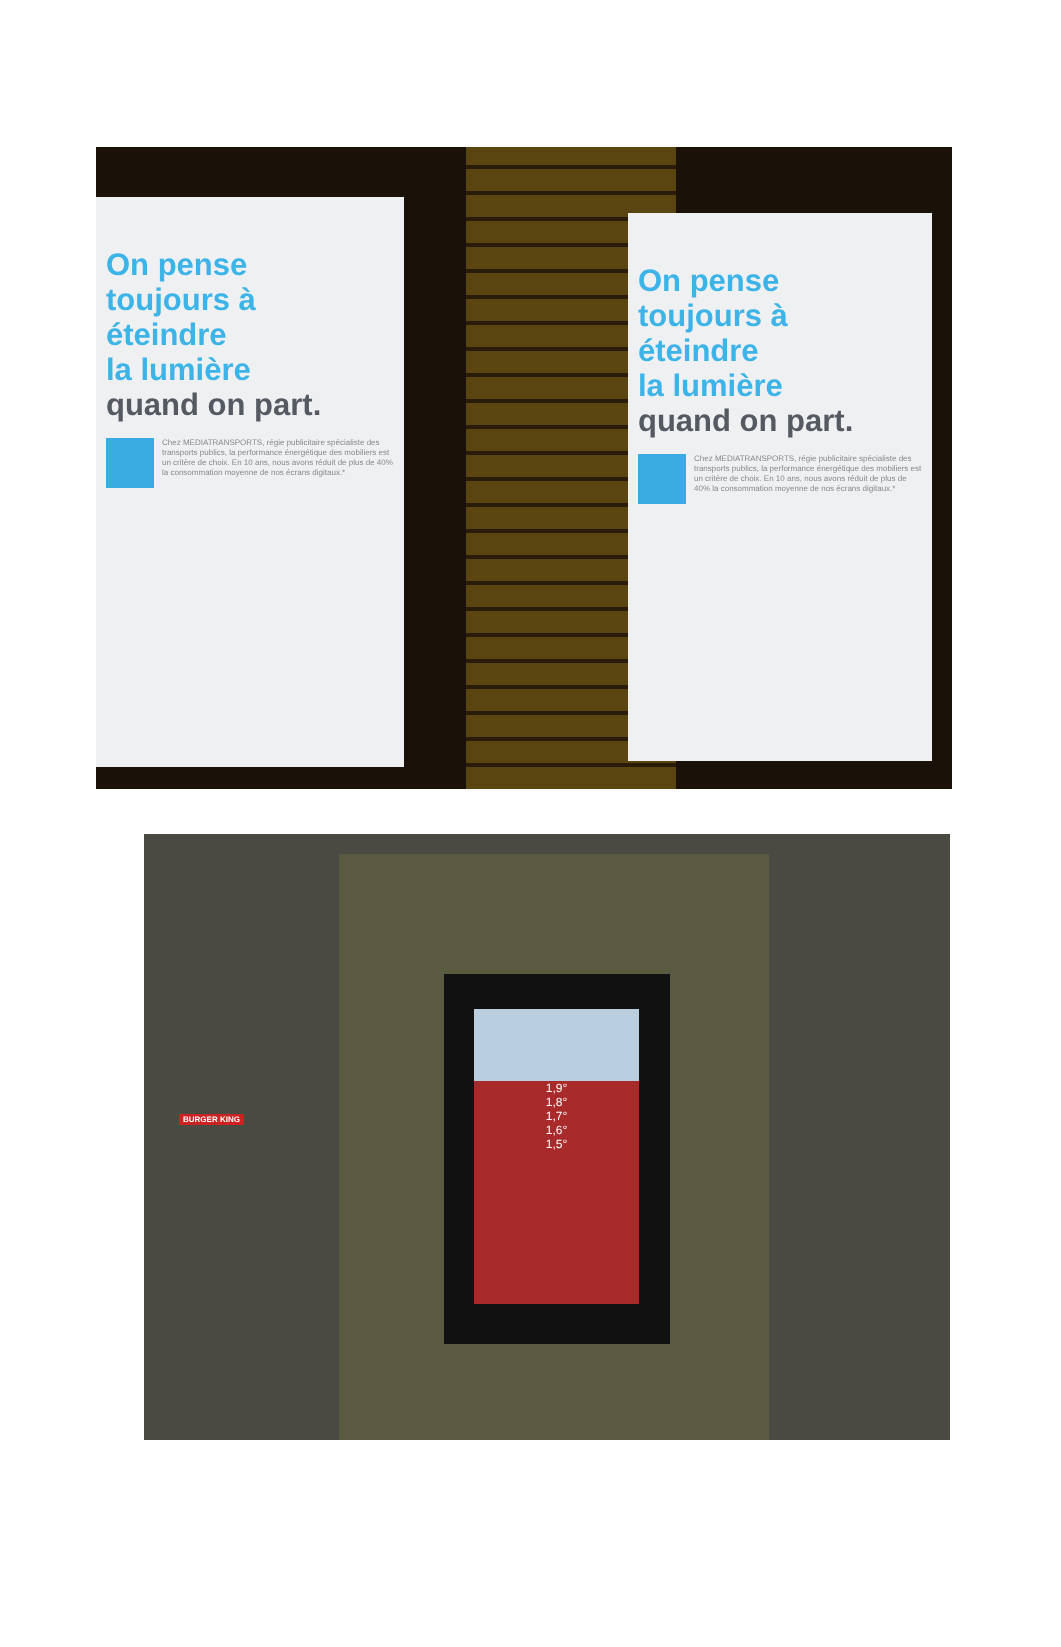On pense
toujours à
éteindre
la lumière
quand on part.
Chez MEDIATRANSPORTS, régie publicitaire spécialiste des transports publics, la performance énergétique des mobiliers est un critère de choix. En 10 ans, nous avons réduit de plus de 40% la consommation moyenne de nos écrans digitaux.*
On pense
toujours à
éteindre
la lumière
quand on part.
Chez MEDIATRANSPORTS, régie publicitaire spécialiste des transports publics, la performance énergétique des mobiliers est un critère de choix. En 10 ans, nous avons réduit de plus de 40% la consommation moyenne de nos écrans digitaux.*
1,9°
1,8°
1,7°
1,6°
1,5°
BURGER KING